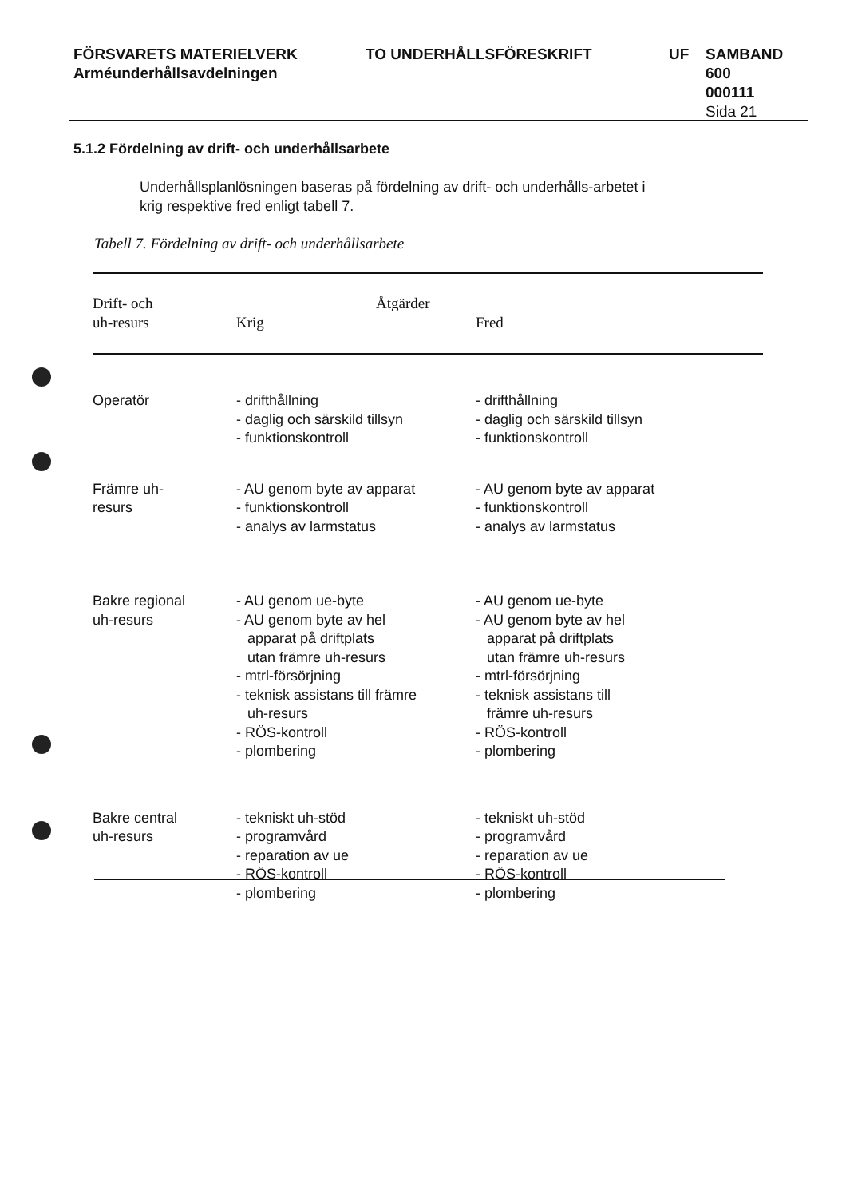FÖRSVARETS MATERIELVERK
Arméunderhållsavdelningen
TO UNDERHÅLLSFÖRESKRIFT UF SAMBAND
600
000111
Sida 21
5.1.2 Fördelning av drift- och underhållsarbete
Underhållsplanlösningen baseras på fördelning av drift- och underhålls-arbetet i krig respektive fred enligt tabell 7.
Tabell 7. Fördelning av drift- och underhållsarbete
| Drift- och uh-resurs | Åtgärder Krig | Fred |
| --- | --- | --- |
| Operatör | - drifthållning - daglig och särskild tillsyn - funktionskontroll | - drifthållning - daglig och särskild tillsyn - funktionskontroll |
| Främre uh- resurs | - AU genom byte av apparat - funktionskontroll - analys av larmstatus | - AU genom byte av apparat - funktionskontroll - analys av larmstatus |
| Bakre regional uh-resurs | - AU genom ue-byte - AU genom byte av hel apparat på driftplats utan främre uh-resurs - mtrl-försörjning - teknisk assistans till främre uh-resurs - RÖS-kontroll - plombering | - AU genom ue-byte - AU genom byte av hel apparat på driftplats utan främre uh-resurs - mtrl-försörjning - teknisk assistans till främre uh-resurs - RÖS-kontroll - plombering |
| Bakre central uh-resurs | - tekniskt uh-stöd - programvård - reparation av ue - RÖS-kontroll - plombering | - tekniskt uh-stöd - programvård - reparation av ue - RÖS-kontroll - plombering |